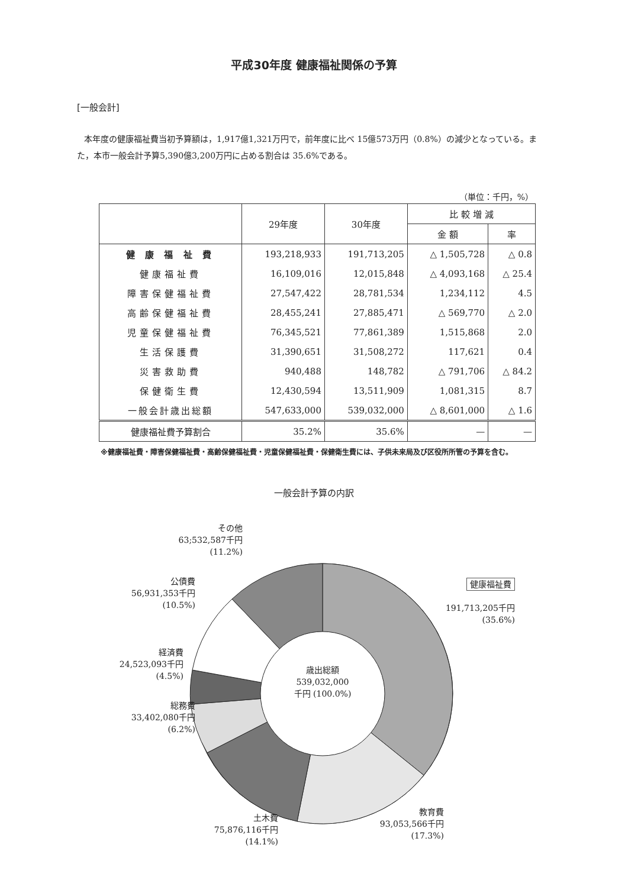平成30年度 健康福祉関係の予算
[一般会計]
本年度の健康福祉費当初予算額は，1,917億1,321万円で，前年度に比べ 15億573万円（0.8%）の減少となっている。また，本市一般会計予算5,390億3,200万円に占める割合は 35.6%である。
（単位：千円，%）
| | 29年度 | 30年度 | 比 較 増 減 | |
| --- | --- | --- | --- | --- |
| | | | 金 額 | 率 |
| 健 康 福 祉 費 | 193,218,933 | 191,713,205 | △ 1,505,728 | △ 0.8 |
| 健康福祉費 | 16,109,016 | 12,015,848 | △ 4,093,168 | △ 25.4 |
| 障害保健福祉費 | 27,547,422 | 28,781,534 | 1,234,112 | 4.5 |
| 高齢保健福祉費 | 28,455,241 | 27,885,471 | △ 569,770 | △ 2.0 |
| 児童保健福祉費 | 76,345,521 | 77,861,389 | 1,515,868 | 2.0 |
| 生活保護費 | 31,390,651 | 31,508,272 | 117,621 | 0.4 |
| 災害救助費 | 940,488 | 148,782 | △ 791,706 | △ 84.2 |
| 保健衛生費 | 12,430,594 | 13,511,909 | 1,081,315 | 8.7 |
| 一般会計歳出総額 | 547,633,000 | 539,032,000 | △ 8,601,000 | △ 1.6 |
| 健康福祉費予算割合 | 35.2% | 35.6% | — | — |
※健康福祉費・障害保健福祉費・高齢保健福祉費・児童保健福祉費・保健衛生費には、子供未来局及び区役所所管の予算を含む。
一般会計予算の内訳
歳出総額 539,032,000 千円 (100.0%)
その他
63;532,587千円
(11.2%)
公債費
56,931,353千円
(10.5%)
経済費
24,523,093千円
(4.5%)
総務費
33,402,080千円
(6.2%)
土木費
75,876,116千円
(14.1%)
教育費
93,053,566千円
(17.3%)
健康福祉費
191,713,205千円
(35.6%)